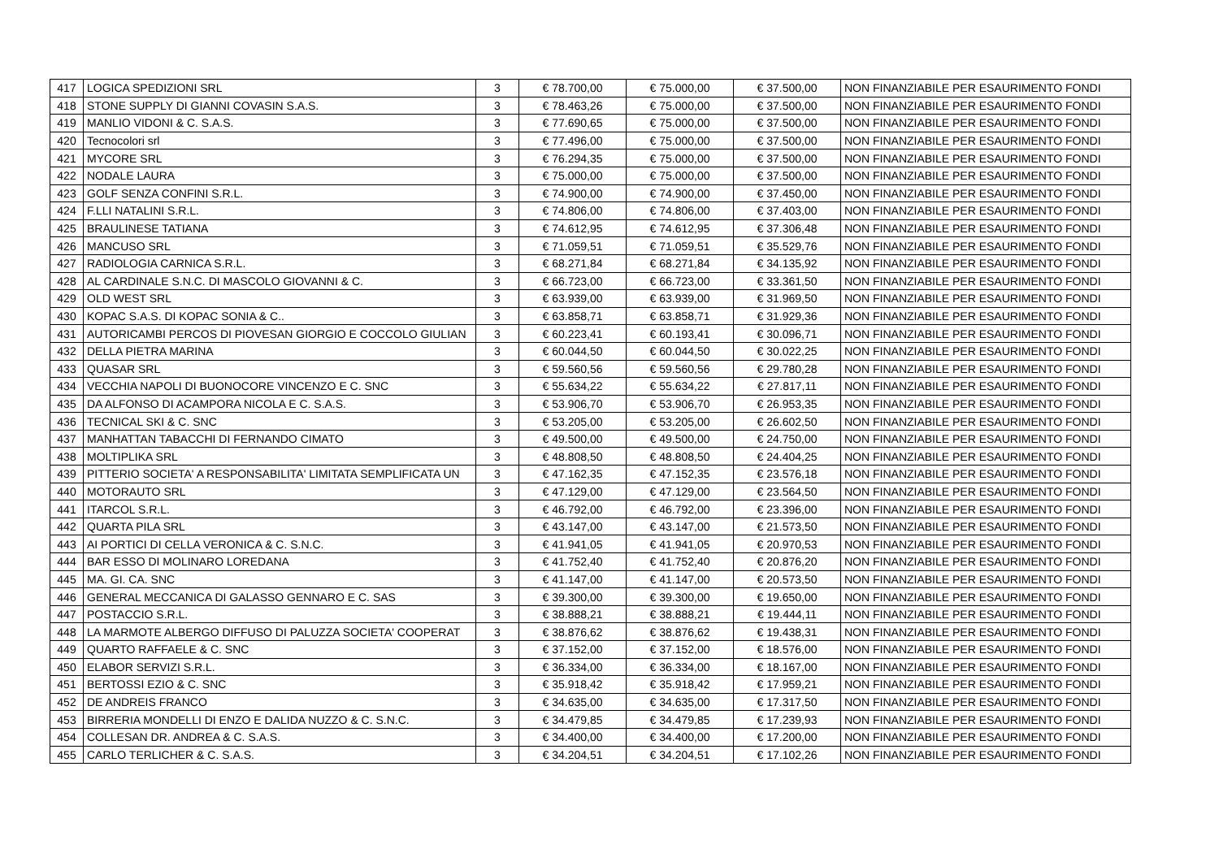| 417 | LOGICA SPEDIZIONI SRL | 3 | € 78.700,00 | € 75.000,00 | € 37.500,00 | NON FINANZIABILE PER ESAURIMENTO FONDI |
| 418 | STONE SUPPLY DI GIANNI COVASIN S.A.S. | 3 | € 78.463,26 | € 75.000,00 | € 37.500,00 | NON FINANZIABILE PER ESAURIMENTO FONDI |
| 419 | MANLIO VIDONI & C. S.A.S. | 3 | € 77.690,65 | € 75.000,00 | € 37.500,00 | NON FINANZIABILE PER ESAURIMENTO FONDI |
| 420 | Tecnocolori srl | 3 | € 77.496,00 | € 75.000,00 | € 37.500,00 | NON FINANZIABILE PER ESAURIMENTO FONDI |
| 421 | MYCORE SRL | 3 | € 76.294,35 | € 75.000,00 | € 37.500,00 | NON FINANZIABILE PER ESAURIMENTO FONDI |
| 422 | NODALE LAURA | 3 | € 75.000,00 | € 75.000,00 | € 37.500,00 | NON FINANZIABILE PER ESAURIMENTO FONDI |
| 423 | GOLF SENZA CONFINI S.R.L. | 3 | € 74.900,00 | € 74.900,00 | € 37.450,00 | NON FINANZIABILE PER ESAURIMENTO FONDI |
| 424 | F.LLI NATALINI S.R.L. | 3 | € 74.806,00 | € 74.806,00 | € 37.403,00 | NON FINANZIABILE PER ESAURIMENTO FONDI |
| 425 | BRAULINESE TATIANA | 3 | € 74.612,95 | € 74.612,95 | € 37.306,48 | NON FINANZIABILE PER ESAURIMENTO FONDI |
| 426 | MANCUSO SRL | 3 | € 71.059,51 | € 71.059,51 | € 35.529,76 | NON FINANZIABILE PER ESAURIMENTO FONDI |
| 427 | RADIOLOGIA CARNICA S.R.L. | 3 | € 68.271,84 | € 68.271,84 | € 34.135,92 | NON FINANZIABILE PER ESAURIMENTO FONDI |
| 428 | AL CARDINALE S.N.C. DI MASCOLO GIOVANNI & C. | 3 | € 66.723,00 | € 66.723,00 | € 33.361,50 | NON FINANZIABILE PER ESAURIMENTO FONDI |
| 429 | OLD WEST SRL | 3 | € 63.939,00 | € 63.939,00 | € 31.969,50 | NON FINANZIABILE PER ESAURIMENTO FONDI |
| 430 | KOPAC S.A.S. DI KOPAC SONIA & C.. | 3 | € 63.858,71 | € 63.858,71 | € 31.929,36 | NON FINANZIABILE PER ESAURIMENTO FONDI |
| 431 | AUTORICAMBI PERCOS DI PIOVESAN GIORGIO E COCCOLO GIULIAN | 3 | € 60.223,41 | € 60.193,41 | € 30.096,71 | NON FINANZIABILE PER ESAURIMENTO FONDI |
| 432 | DELLA PIETRA MARINA | 3 | € 60.044,50 | € 60.044,50 | € 30.022,25 | NON FINANZIABILE PER ESAURIMENTO FONDI |
| 433 | QUASAR SRL | 3 | € 59.560,56 | € 59.560,56 | € 29.780,28 | NON FINANZIABILE PER ESAURIMENTO FONDI |
| 434 | VECCHIA NAPOLI DI BUONOCORE VINCENZO E C. SNC | 3 | € 55.634,22 | € 55.634,22 | € 27.817,11 | NON FINANZIABILE PER ESAURIMENTO FONDI |
| 435 | DA ALFONSO DI ACAMPORA NICOLA E C. S.A.S. | 3 | € 53.906,70 | € 53.906,70 | € 26.953,35 | NON FINANZIABILE PER ESAURIMENTO FONDI |
| 436 | TECNICAL SKI & C. SNC | 3 | € 53.205,00 | € 53.205,00 | € 26.602,50 | NON FINANZIABILE PER ESAURIMENTO FONDI |
| 437 | MANHATTAN TABACCHI DI FERNANDO CIMATO | 3 | € 49.500,00 | € 49.500,00 | € 24.750,00 | NON FINANZIABILE PER ESAURIMENTO FONDI |
| 438 | MOLTIPLIKA SRL | 3 | € 48.808,50 | € 48.808,50 | € 24.404,25 | NON FINANZIABILE PER ESAURIMENTO FONDI |
| 439 | PITTERIO SOCIETA' A RESPONSABILITA' LIMITATA SEMPLIFICATA UN | 3 | € 47.162,35 | € 47.152,35 | € 23.576,18 | NON FINANZIABILE PER ESAURIMENTO FONDI |
| 440 | MOTORAUTO SRL | 3 | € 47.129,00 | € 47.129,00 | € 23.564,50 | NON FINANZIABILE PER ESAURIMENTO FONDI |
| 441 | ITARCOL S.R.L. | 3 | € 46.792,00 | € 46.792,00 | € 23.396,00 | NON FINANZIABILE PER ESAURIMENTO FONDI |
| 442 | QUARTA PILA SRL | 3 | € 43.147,00 | € 43.147,00 | € 21.573,50 | NON FINANZIABILE PER ESAURIMENTO FONDI |
| 443 | AI PORTICI DI CELLA VERONICA & C. S.N.C. | 3 | € 41.941,05 | € 41.941,05 | € 20.970,53 | NON FINANZIABILE PER ESAURIMENTO FONDI |
| 444 | BAR ESSO DI MOLINARO LOREDANA | 3 | € 41.752,40 | € 41.752,40 | € 20.876,20 | NON FINANZIABILE PER ESAURIMENTO FONDI |
| 445 | MA. GI. CA. SNC | 3 | € 41.147,00 | € 41.147,00 | € 20.573,50 | NON FINANZIABILE PER ESAURIMENTO FONDI |
| 446 | GENERAL MECCANICA DI GALASSO GENNARO E C. SAS | 3 | € 39.300,00 | € 39.300,00 | € 19.650,00 | NON FINANZIABILE PER ESAURIMENTO FONDI |
| 447 | POSTACCIO S.R.L. | 3 | € 38.888,21 | € 38.888,21 | € 19.444,11 | NON FINANZIABILE PER ESAURIMENTO FONDI |
| 448 | LA MARMOTE ALBERGO DIFFUSO DI PALUZZA SOCIETA' COOPERAT | 3 | € 38.876,62 | € 38.876,62 | € 19.438,31 | NON FINANZIABILE PER ESAURIMENTO FONDI |
| 449 | QUARTO RAFFAELE & C. SNC | 3 | € 37.152,00 | € 37.152,00 | € 18.576,00 | NON FINANZIABILE PER ESAURIMENTO FONDI |
| 450 | ELABOR SERVIZI S.R.L. | 3 | € 36.334,00 | € 36.334,00 | € 18.167,00 | NON FINANZIABILE PER ESAURIMENTO FONDI |
| 451 | BERTOSSI EZIO & C. SNC | 3 | € 35.918,42 | € 35.918,42 | € 17.959,21 | NON FINANZIABILE PER ESAURIMENTO FONDI |
| 452 | DE ANDREIS FRANCO | 3 | € 34.635,00 | € 34.635,00 | € 17.317,50 | NON FINANZIABILE PER ESAURIMENTO FONDI |
| 453 | BIRRERIA MONDELLI DI ENZO E DALIDA NUZZO & C. S.N.C. | 3 | € 34.479,85 | € 34.479,85 | € 17.239,93 | NON FINANZIABILE PER ESAURIMENTO FONDI |
| 454 | COLLESAN DR. ANDREA & C. S.A.S. | 3 | € 34.400,00 | € 34.400,00 | € 17.200,00 | NON FINANZIABILE PER ESAURIMENTO FONDI |
| 455 | CARLO TERLICHER & C. S.A.S. | 3 | € 34.204,51 | € 34.204,51 | € 17.102,26 | NON FINANZIABILE PER ESAURIMENTO FONDI |